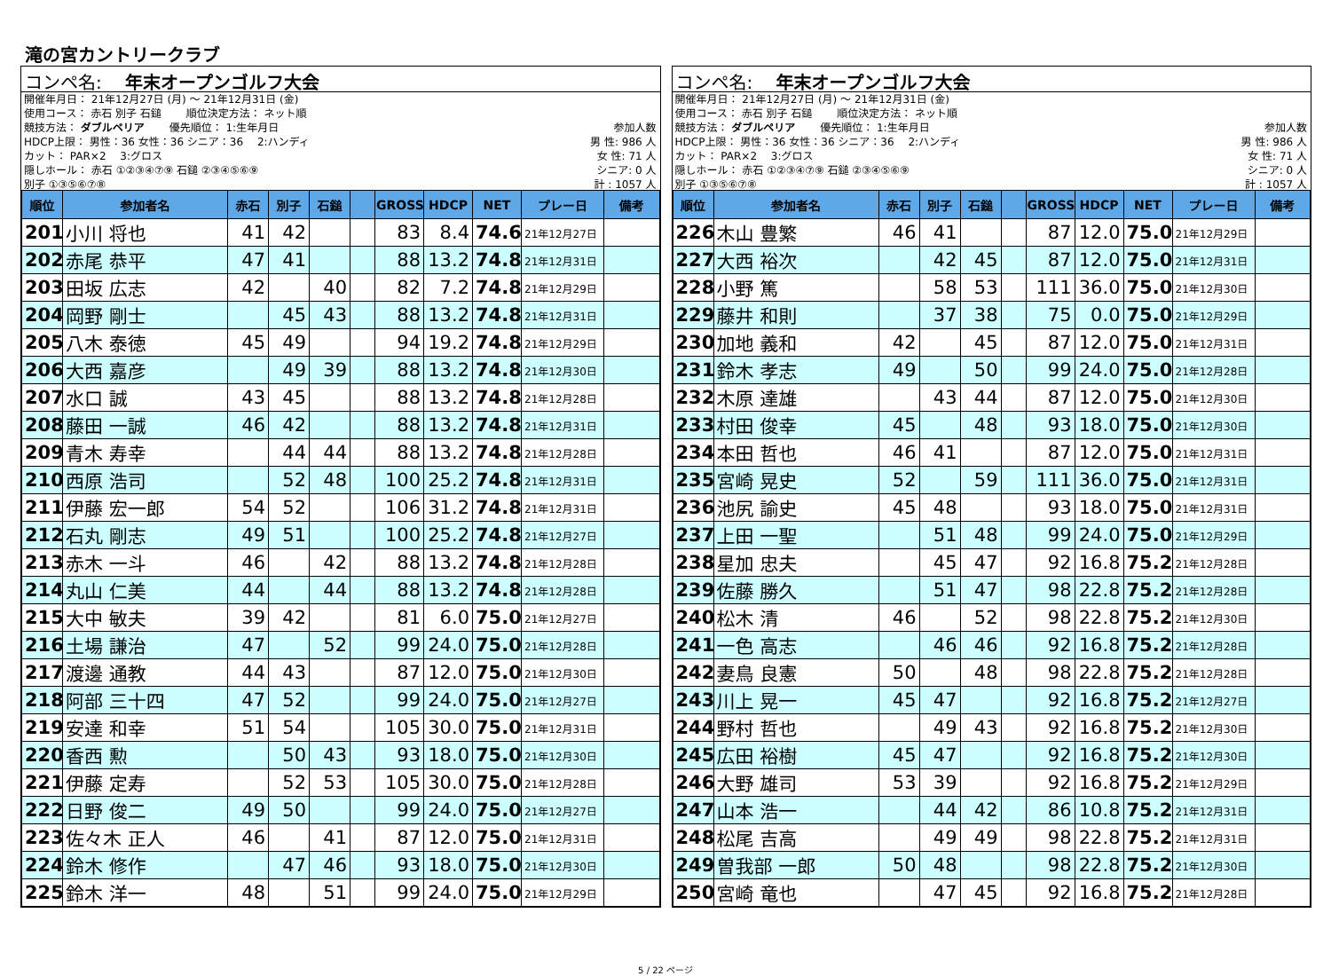滝の宮カントリークラブ
コンペ名: 年末オープンゴルフ大会
開催年月日： 21年12月27日 (月) ～ 21年12月31日 (金)
使用コース： 赤石 別子 石鎚 　　順位決定方法： ネット順
競技方法： ダブルペリア 　　優先順位： 1:生年月日
HDCP上限： 男性：36 女性：36 シニア：36 　2:ハンディ
カット： PAR×2 　3:グロス
隠しホール： 赤石 ①②③④⑦⑨ 石鎚 ②③④⑤⑥⑨
別子 ①③⑤⑥⑦⑧
参加人数
男 性: 986 人
女 性: 71 人
シニア: 0 人
計 : 1057 人
| 順位 | 参加者名 | 赤石 | 別子 | 石鎚 | | GROSS | HDCP | NET | プレー日 | 備考 |
| --- | --- | --- | --- | --- | --- | --- | --- | --- | --- | --- |
| 201 | 小川 将也 | 41 | 42 | | | 83 | 8.4 | 74.6 | 21年12月27日 | |
| 202 | 赤尾 恭平 | 47 | 41 | | | 88 | 13.2 | 74.8 | 21年12月31日 | |
| 203 | 田坂 広志 | 42 | | 40 | | 82 | 7.2 | 74.8 | 21年12月29日 | |
| 204 | 岡野 剛士 | | 45 | 43 | | 88 | 13.2 | 74.8 | 21年12月31日 | |
| 205 | 八木 泰徳 | 45 | 49 | | | 94 | 19.2 | 74.8 | 21年12月29日 | |
| 206 | 大西 嘉彦 | | 49 | 39 | | 88 | 13.2 | 74.8 | 21年12月30日 | |
| 207 | 水口 誠 | 43 | 45 | | | 88 | 13.2 | 74.8 | 21年12月28日 | |
| 208 | 藤田 一誠 | 46 | 42 | | | 88 | 13.2 | 74.8 | 21年12月31日 | |
| 209 | 青木 寿幸 | | 44 | 44 | | 88 | 13.2 | 74.8 | 21年12月28日 | |
| 210 | 西原 浩司 | | 52 | 48 | | 100 | 25.2 | 74.8 | 21年12月31日 | |
| 211 | 伊藤 宏一郎 | 54 | 52 | | | 106 | 31.2 | 74.8 | 21年12月31日 | |
| 212 | 石丸 剛志 | 49 | 51 | | | 100 | 25.2 | 74.8 | 21年12月27日 | |
| 213 | 赤木 一斗 | 46 | | 42 | | 88 | 13.2 | 74.8 | 21年12月28日 | |
| 214 | 丸山 仁美 | 44 | | 44 | | 88 | 13.2 | 74.8 | 21年12月28日 | |
| 215 | 大中 敏夫 | 39 | 42 | | | 81 | 6.0 | 75.0 | 21年12月27日 | |
| 216 | 土場 謙治 | 47 | | 52 | | 99 | 24.0 | 75.0 | 21年12月28日 | |
| 217 | 渡邊 通教 | 44 | 43 | | | 87 | 12.0 | 75.0 | 21年12月30日 | |
| 218 | 阿部 三十四 | 47 | 52 | | | 99 | 24.0 | 75.0 | 21年12月27日 | |
| 219 | 安達 和幸 | 51 | 54 | | | 105 | 30.0 | 75.0 | 21年12月31日 | |
| 220 | 香西 勲 | | 50 | 43 | | 93 | 18.0 | 75.0 | 21年12月30日 | |
| 221 | 伊藤 定寿 | | 52 | 53 | | 105 | 30.0 | 75.0 | 21年12月28日 | |
| 222 | 日野 俊二 | 49 | 50 | | | 99 | 24.0 | 75.0 | 21年12月27日 | |
| 223 | 佐々木 正人 | 46 | | 41 | | 87 | 12.0 | 75.0 | 21年12月31日 | |
| 224 | 鈴木 修作 | | 47 | 46 | | 93 | 18.0 | 75.0 | 21年12月30日 | |
| 225 | 鈴木 洋一 | 48 | | 51 | | 99 | 24.0 | 75.0 | 21年12月29日 | |
コンペ名: 年末オープンゴルフ大会
開催年月日： 21年12月27日 (月) ～ 21年12月31日 (金)
使用コース： 赤石 別子 石鎚 　　順位決定方法： ネット順
競技方法： ダブルペリア 　　優先順位： 1:生年月日
HDCP上限： 男性：36 女性：36 シニア：36 　2:ハンディ
カット： PAR×2 　3:グロス
隠しホール： 赤石 ①②③④⑦⑨ 石鎚 ②③④⑤⑥⑨
別子 ①③⑤⑥⑦⑧
参加人数
男 性: 986 人
女 性: 71 人
シニア: 0 人
計 : 1057 人
| 順位 | 参加者名 | 赤石 | 別子 | 石鎚 | | GROSS | HDCP | NET | プレー日 | 備考 |
| --- | --- | --- | --- | --- | --- | --- | --- | --- | --- | --- |
| 226 | 木山 豊繁 | 46 | 41 | | | 87 | 12.0 | 75.0 | 21年12月29日 | |
| 227 | 大西 裕次 | | 42 | 45 | | 87 | 12.0 | 75.0 | 21年12月31日 | |
| 228 | 小野 篤 | | 58 | 53 | | 111 | 36.0 | 75.0 | 21年12月30日 | |
| 229 | 藤井 和則 | | 37 | 38 | | 75 | 0.0 | 75.0 | 21年12月29日 | |
| 230 | 加地 義和 | 42 | | 45 | | 87 | 12.0 | 75.0 | 21年12月31日 | |
| 231 | 鈴木 孝志 | 49 | | 50 | | 99 | 24.0 | 75.0 | 21年12月28日 | |
| 232 | 木原 達雄 | | 43 | 44 | | 87 | 12.0 | 75.0 | 21年12月30日 | |
| 233 | 村田 俊幸 | 45 | | 48 | | 93 | 18.0 | 75.0 | 21年12月30日 | |
| 234 | 本田 哲也 | 46 | 41 | | | 87 | 12.0 | 75.0 | 21年12月31日 | |
| 235 | 宮崎 晃史 | 52 | | 59 | | 111 | 36.0 | 75.0 | 21年12月31日 | |
| 236 | 池尻 諭史 | 45 | 48 | | | 93 | 18.0 | 75.0 | 21年12月31日 | |
| 237 | 上田 一聖 | | 51 | 48 | | 99 | 24.0 | 75.0 | 21年12月29日 | |
| 238 | 星加 忠夫 | | 45 | 47 | | 92 | 16.8 | 75.2 | 21年12月28日 | |
| 239 | 佐藤 勝久 | | 51 | 47 | | 98 | 22.8 | 75.2 | 21年12月28日 | |
| 240 | 松木 清 | 46 | | 52 | | 98 | 22.8 | 75.2 | 21年12月30日 | |
| 241 | 一色 高志 | | 46 | 46 | | 92 | 16.8 | 75.2 | 21年12月28日 | |
| 242 | 妻鳥 良憲 | 50 | | 48 | | 98 | 22.8 | 75.2 | 21年12月28日 | |
| 243 | 川上 晃一 | 45 | 47 | | | 92 | 16.8 | 75.2 | 21年12月27日 | |
| 244 | 野村 哲也 | | 49 | 43 | | 92 | 16.8 | 75.2 | 21年12月30日 | |
| 245 | 広田 裕樹 | 45 | 47 | | | 92 | 16.8 | 75.2 | 21年12月30日 | |
| 246 | 大野 雄司 | 53 | 39 | | | 92 | 16.8 | 75.2 | 21年12月29日 | |
| 247 | 山本 浩一 | | 44 | 42 | | 86 | 10.8 | 75.2 | 21年12月31日 | |
| 248 | 松尾 吉高 | | 49 | 49 | | 98 | 22.8 | 75.2 | 21年12月31日 | |
| 249 | 曽我部 一郎 | 50 | 48 | | | 98 | 22.8 | 75.2 | 21年12月30日 | |
| 250 | 宮崎 竜也 | | 47 | 45 | | 92 | 16.8 | 75.2 | 21年12月28日 | |
5 / 22 ページ